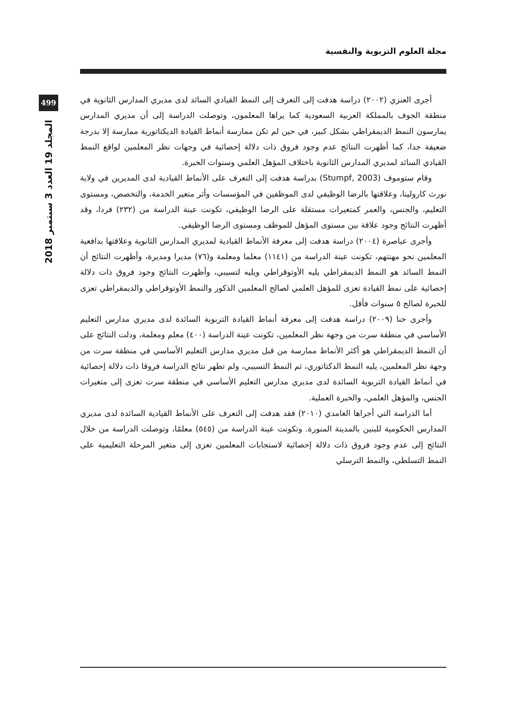مجلة العلوم التربوية والنفسية
499
المجلد 19 العدد 3 سبتمبر 2018
أجرى العنزي (٢٠٠٢) دراسة هدفت إلى التعرف إلى النمط القيادي السائد لدى مديري المدارس الثانوية في منطقة الجوف بالمملكة العربية السعودية كما يراها المعلمون، وتوصلت الدراسة إلى أن مديري المدارس يمارسون النمط الديمقراطي بشكل كبير، في حين لم تكن ممارسة أنماط القيادة الديكتاتورية ممارسة إلا بدرجة ضعيفة جدا، كما أظهرت النتائج عدم وجود فروق ذات دلالة إحصائية في وجهات نظر المعلمين لواقع النمط القيادي السائد لمديري المدارس الثانوية باختلاف المؤهل العلمي وسنوات الخبرة.
وقام ستوموف (Stumpf, 2003) بدراسة هدفت إلى التعرف على الأنماط القيادية لدى المديرين في ولاية نورث كارولينا، وعلاقتها بالرضا الوظيفي لدى الموظفين في المؤسسات وأثر متغير الخدمة، والتخصص، ومستوى التعليم، والجنس، والعمر كمتغيرات مستقلة على الرضا الوظيفي، تكونت عينة الدراسة من (٢٣٢) فردا، وقد أظهرت النتائج وجود علاقة بين مستوى المؤهل للموظف ومستوى الرضا الوظيفي.
وأجرى عياصرة (٢٠٠٤) دراسة هدفت إلى معرفة الأنماط القيادية لمديري المدارس الثانوية وعلاقتها بدافعية المعلمين نحو مهنتهم، تكونت عينة الدراسة من (١١٤١) معلما ومعلمة و(٧٦) مديرا ومديرة، وأظهرت النتائج أن النمط السائد هو النمط الديمقراطي يليه الأوتوقراطي ويليه لتسيبي، وأظهرت النتائج وجود فروق ذات دلالة إحصائية على نمط القيادة تعزى للمؤهل العلمي لصالح المعلمين الذكور والنمط الأوتوقراطي والديمقراطي تعزى للخبرة لصالح ٥ سنوات فأقل.
وأجرى حنا (٢٠٠٩) دراسة هدفت إلى معرفة أنماط القيادة التربوية السائدة لدى مديري مدارس التعليم الأساسي في منطقة سرت من وجهة نظر المعلمين، تكونت عينة الدراسة (٤٠٠) معلم ومعلمة، ودلت النتائج على أن النمط الديمقراطي هو أكثر الأنماط ممارسة من قبل مديري مدارس التعليم الأساسي في منطقة سرت من وجهة نظر المعلمين، يليه النمط الدكتاتوري، ثم النمط التسيبي، ولم تظهر نتائج الدراسة فروقا ذات دلالة إحصائية في أنماط القيادة التربوية السائدة لدى مديري مدارس التعليم الأساسي في منطقة سرت تعزى إلى متغيرات الجنس، والمؤهل العلمي، والخبرة العملية.
أما الدراسة التي أجراها الغامدي (٢٠١٠) فقد هدفت إلى التعرف على الأنماط القيادية السائدة لدى مديري المدارس الحكومية للبنين بالمدينة المنورة. وتكونت عينة الدراسة من (٥٤٥) معلمًا، وتوصلت الدراسة من خلال النتائج إلى عدم وجود فروق ذات دلالة إحصائية لاستجابات المعلمين تعزى إلى متغير المرحلة التعليمية على النمط التسلطي، والنمط الترسلي